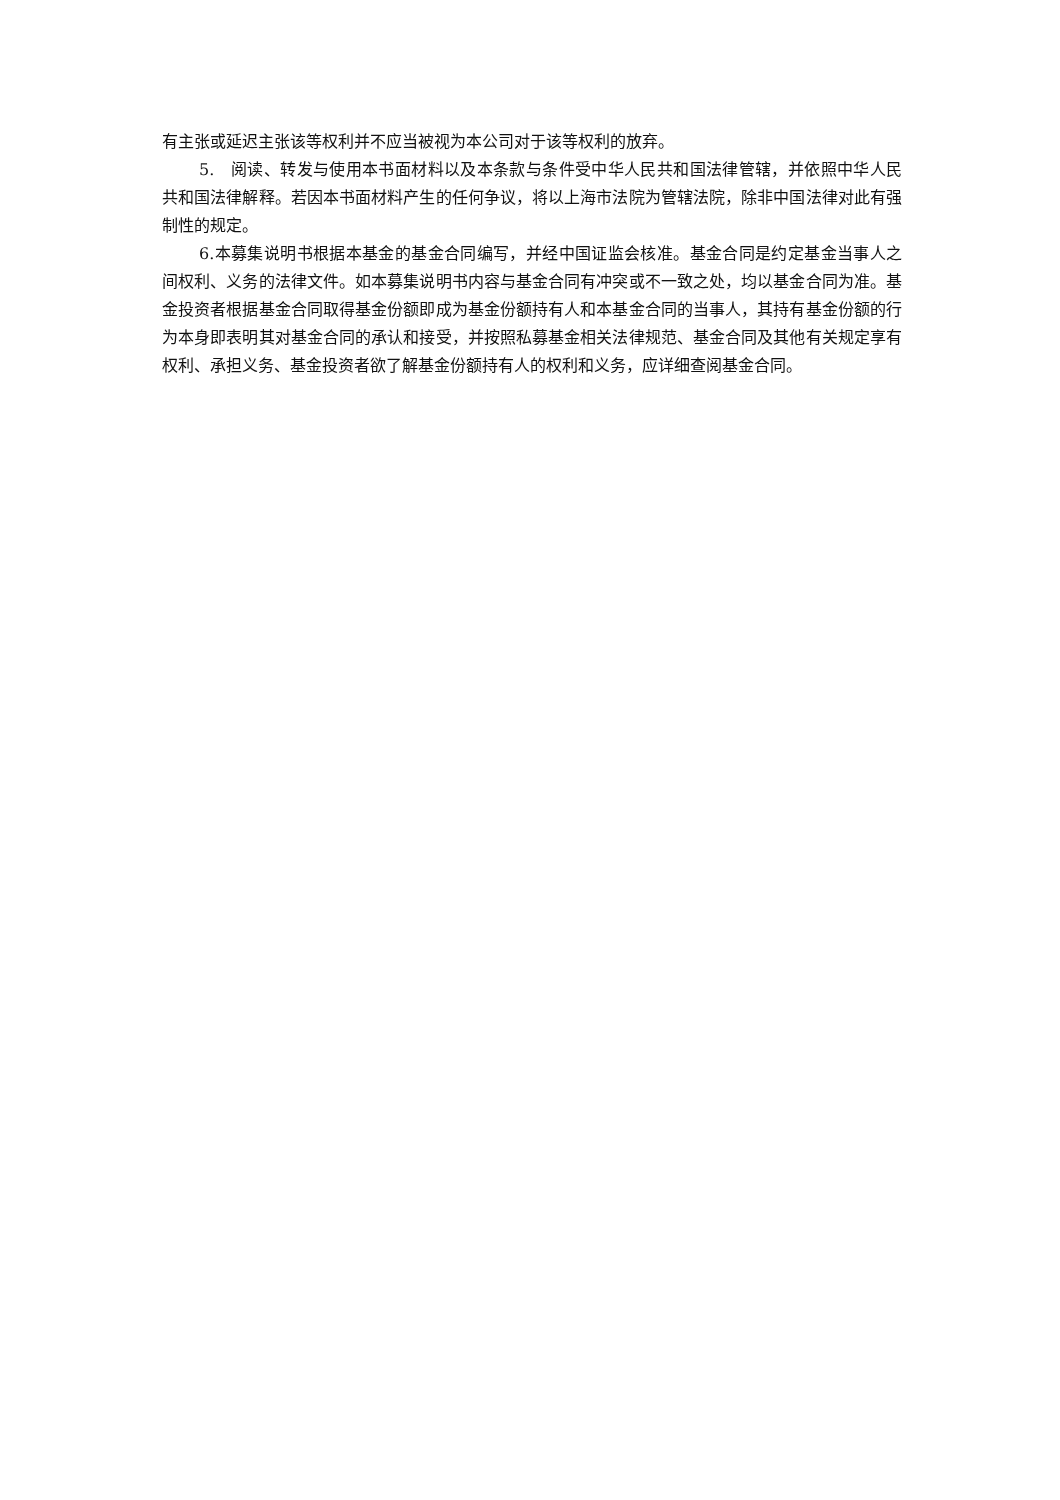有主张或延迟主张该等权利并不应当被视为本公司对于该等权利的放弃。
5.　阅读、转发与使用本书面材料以及本条款与条件受中华人民共和国法律管辖，并依照中华人民共和国法律解释。若因本书面材料产生的任何争议，将以上海市法院为管辖法院，除非中国法律对此有强制性的规定。
6.本募集说明书根据本基金的基金合同编写，并经中国证监会核准。基金合同是约定基金当事人之间权利、义务的法律文件。如本募集说明书内容与基金合同有冲突或不一致之处，均以基金合同为准。基金投资者根据基金合同取得基金份额即成为基金份额持有人和本基金合同的当事人，其持有基金份额的行为本身即表明其对基金合同的承认和接受，并按照私募基金相关法律规范、基金合同及其他有关规定享有权利、承担义务、基金投资者欲了解基金份额持有人的权利和义务，应详细查阅基金合同。